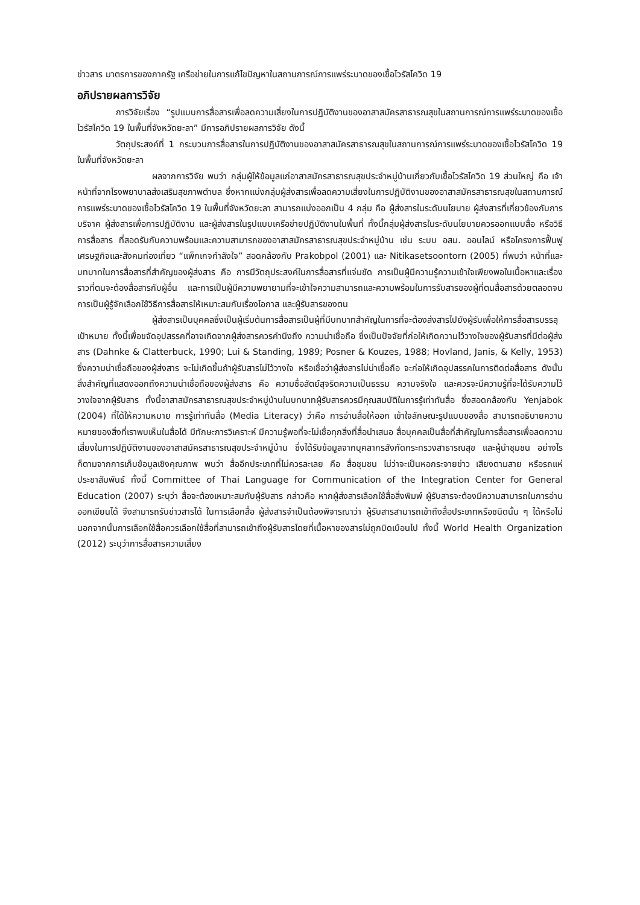ข่าวสาร มาตรการของภาครัฐ เครือข่ายในการแก้ไขปัญหาในสถานการณ์การแพร่ระบาดของเชื้อไวรัสโควิด 19
อภิปรายผลการวิจัย
การวิจัยเรื่อง “รูปแบบการสื่อสารเพื่อลดความเสี่ยงในการปฏิบัติงานของอาสาสมัครสาธารณสุขในสถานการณ์การแพร่ระบาดของเชื้อไวรัสโควิด 19 ในพื้นที่จังหวัดยะลา” มีการอภิปรายผลการวิจัย ดังนี้
วัตถุประสงค์ที่ 1 กระบวนการสื่อสารในการปฏิบัติงานของอาสาสมัครสาธารณสุขในสถานการณ์การแพร่ระบาดของเชื้อไวรัสโควิด 19 ในพื้นที่จังหวัดยะลา
ผลจากการวิจัย พบว่า กลุ่มผู้ให้ข้อมูลแก่อาสาสมัครสาธารณสุขประจำหมู่บ้านเกี่ยวกับเชื้อไวรัสโควิด 19 ส่วนใหญ่ คือ เจ้าหน้าที่จากโรงพยาบาลส่งเสริมสุขภาพตำบล ซึ่งหากแบ่งกลุ่มผู้ส่งสารเพื่อลดความเสี่ยงในการปฏิบัติงานของอาสาสมัครสาธารณสุขในสถานการณ์การแพร่ระบาดของเชื้อไวรัสโควิด 19 ในพื้นที่จังหวัดยะลา สามารถแบ่งออกเป็น 4 กลุ่ม คือ ผู้ส่งสารในระดับนโยบาย ผู้ส่งสารที่เกี่ยวข้องกับการบริจาค ผู้ส่งสารเพื่อการปฏิบัติงาน และผู้ส่งสารในรูปแบบเครือข่ายปฏิบัติงานในพื้นที่ ทั้งนี้กลุ่มผู้ส่งสารในระดับนโยบายควรออกแบบสื่อ หรือวิธีการสื่อสาร ที่สอดรับกับความพร้อมและความสามารถของอาสาสมัครสาธารณสุขประจำหมู่บ้าน เช่น ระบบ อสม. ออนไลน์ หรือโครงการฟื้นฟูเศรษฐกิจและสังคมท่องเที่ยว “แพ็กเกจกำลังใจ” สอดคล้องกับ Prakobpol (2001) และ Nitikasetsoontorn (2005) ที่พบว่า หน้าที่และบทบาทในการสื่อสารที่สำคัญของผู้ส่งสาร คือ การมีวัตถุประสงค์ในการสื่อสารที่แจ่มชัด การเป็นผู้มีความรู้ความเข้าใจเพียงพอในเนื้อหาและเรื่องราวที่ตนจะต้องสื่อสารกับผู้อื่น และการเป็นผู้มีความพยายามที่จะเข้าใจความสามารถและความพร้อมในการรับสารของผู้ที่ตนสื่อสารด้วยตลอดจนการเป็นผู้รู้จักเลือกใช้วิธีการสื่อสารให้เหมาะสมกับเรื่องโอกาส และผู้รับสารของตน
ผู้ส่งสารเป็นบุคคลซึ่งเป็นผู้เริ่มต้นการสื่อสารเป็นผู้ที่มีบทบาทสำคัญในการที่จะต้องส่งสารไปยังผู้รับเพื่อให้การสื่อสารบรรลุเป้าหมาย ทั้งนี้เพื่อขจัดอุปสรรคที่อาจเกิดจากผู้ส่งสารควรคำนึงถึง ความน่าเชื่อถือ ซึ่งเป็นปัจจัยที่ก่อให้เกิดความไว้วางใจของผู้รับสารที่มีต่อผู้ส่งสาร (Dahnke & Clatterbuck, 1990; Lui & Standing, 1989; Posner & Kouzes, 1988; Hovland, Janis, & Kelly, 1953) ซึ่งความน่าเชื่อถือของผู้ส่งสาร จะไม่เกิดขึ้นถ้าผู้รับสารไม่ไว้วางใจ หรือเชื่อว่าผู้ส่งสารไม่น่าเชื่อถือ จะก่อให้เกิดอุปสรรคในการติดต่อสื่อสาร ดังนั้น สิ่งสำคัญที่แสดงออกถึงความน่าเชื่อถือของผู้ส่งสาร คือ ความซื่อสัตย์สุจริตความเป็นธรรม ความจริงใจ และควรจะมีความรู้ที่จะได้รับความไว้วางใจจากผู้รับสาร ทั้งนี้อาสาสมัครสาธารณสุขประจำหมู่บ้านในบทบาทผู้รับสารควรมีคุณสมบัติในการรู้เท่าทันสื่อ ซึ่งสอดคล้องกับ Yenjabok (2004) ที่ได้ให้ความหมาย การรู้เท่าทันสื่อ (Media Literacy) ว่าคือ การอ่านสื่อให้ออก เข้าใจลักษณะรูปแบบของสื่อ สามารถอธิบายความหมายของสิ่งที่เราพบเห็นในสื่อได้ มีทักษะการวิเคราะห์ มีความรู้พอที่จะไม่เชื่อทุกสิ่งที่สื่อนำเสนอ สื่อบุคคลเป็นสื่อที่สำคัญในการสื่อสารเพื่อลดความเสี่ยงในการปฏิบัติงานของอาสาสมัครสาธารณสุขประจำหมู่บ้าน ซึ่งได้รับข้อมูลจากบุคลากรสังกัดกระทรวงสาธารณสุข และผู้นำชุมชน อย่างไรก็ตามจากการเก็บข้อมูลเชิงคุณภาพ พบว่า สื่ออีกประเภทที่ไม่ควรละเลย คือ สื่อชุมชน ไม่ว่าจะเป็นหอกระจายข่าว เสียงตามสาย หรือรถแห่ประชาสัมพันธ์ ทั้งนี้ Committee of Thai Language for Communication of the Integration Center for General Education (2007) ระบุว่า สื่อจะต้องเหมาะสมกับผู้รับสาร กล่าวคือ หากผู้ส่งสารเลือกใช้สื่อสิ่งพิมพ์ ผู้รับสารจะต้องมีความสามารถในการอ่านออกเขียนได้ จึงสามารถรับข่าวสารได้ ในการเลือกสื่อ ผู้ส่งสารจำเป็นต้องพิจารณาว่า ผู้รับสารสามารถเข้าถึงสื่อประเภทหรือชนิดนั้น ๆ ได้หรือไม่ นอกจากนั้นการเลือกใช้สื่อควรเลือกใช้สื่อที่สามารถเข้าถึงผู้รับสารโดยที่เนื้อหาของสารไม่ถูกบิดเบือนไป ทั้งนี้ World Health Organization (2012) ระบุว่าการสื่อสารความเสี่ยง